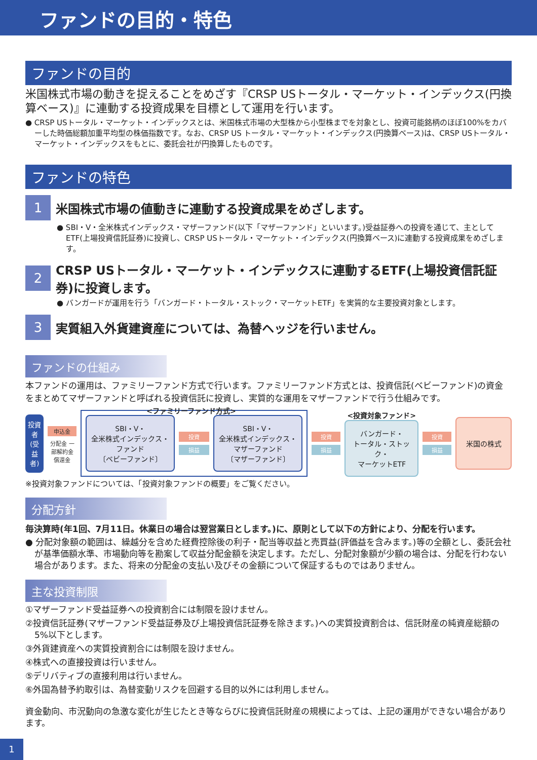ファンドの目的・特色
ファンドの目的
米国株式市場の動きを捉えることをめざす『CRSP USトータル・マーケット・インデックス(円換算ベース)』に連動する投資成果を目標として運用を行います。
● CRSP USトータル・マーケット・インデックスとは、米国株式市場の大型株から小型株までを対象とし、投資可能銘柄のほぼ100%をカバーした時価総額加重平均型の株価指数です。なお、CRSP US トータル・マーケット・インデックス(円換算ベース)は、CRSP USトータル・マーケット・インデックスをもとに、委託会社が円換算したものです。
ファンドの特色
1
米国株式市場の値動きに連動する投資成果をめざします。
● SBI・V・全米株式インデックス・マザーファンド(以下「マザーファンド」といいます。)受益証券への投資を通じて、主としてETF(上場投資信託証券)に投資し、CRSP USトータル・マーケット・インデックス(円換算ベース)に連動する投資成果をめざします。
2
CRSP USトータル・マーケット・インデックスに連動するETF(上場投資信託証券)に投資します。
● バンガードが運用を行う「バンガード・トータル・ストック・マーケットETF」を実質的な主要投資対象とします。
3
実質組入外貨建資産については、為替ヘッジを行いません。
ファンドの仕組み
本ファンドの運用は、ファミリーファンド方式で行います。ファミリーファンド方式とは、投資信託(ベビーファンド)の資金をまとめてマザーファンドと呼ばれる投資信託に投資し、実質的な運用をマザーファンドで行う仕組みです。
投資者(受益者)
申込金
分配金 一部解約金 償還金
<ファミリーファンド方式>
SBI・V・
全米株式インデックス・
ファンド
〔ベビーファンド〕
投資
損益
SBI・V・
全米株式インデックス・
マザーファンド
〔マザーファンド〕
投資
損益
<投資対象ファンド>
バンガード・
トータル・ストック・
マーケットETF
投資
損益
米国の株式
※投資対象ファンドについては、「投資対象ファンドの概要」をご覧ください。
分配方針
毎決算時(年1回、7月11日。休業日の場合は翌営業日とします。)に、原則として以下の方針により、分配を行います。
● 分配対象額の範囲は、繰越分を含めた経費控除後の利子・配当等収益と売買益(評価益を含みます。)等の全額とし、委託会社が基準価額水準、市場動向等を勘案して収益分配金額を決定します。ただし、分配対象額が少額の場合は、分配を行わない場合があります。また、将来の分配金の支払い及びその金額について保証するものではありません。
主な投資制限
①マザーファンド受益証券への投資割合には制限を設けません。
②投資信託証券(マザーファンド受益証券及び上場投資信託証券を除きます。)への実質投資割合は、信託財産の純資産総額の5%以下とします。
③外貨建資産への実質投資割合には制限を設けません。
④株式への直接投資は行いません。
⑤デリバティブの直接利用は行いません。
⑥外国為替予約取引は、為替変動リスクを回避する目的以外には利用しません。
資金動向、市況動向の急激な変化が生じたとき等ならびに投資信託財産の規模によっては、上記の運用ができない場合があります。
1